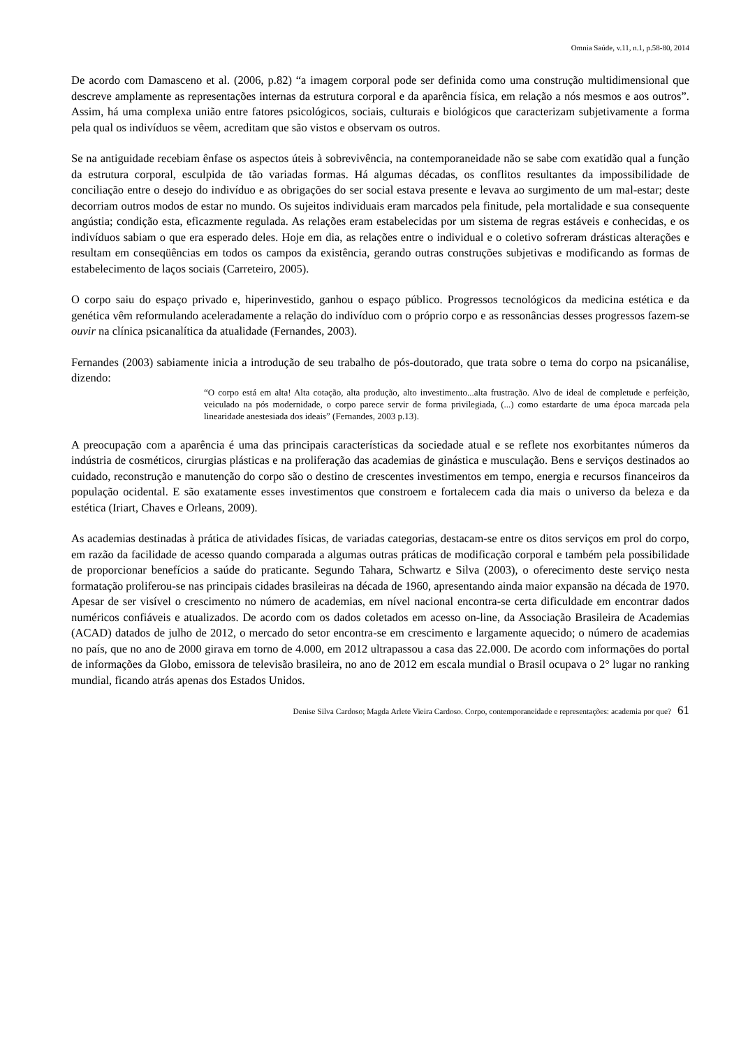Omnia Saúde, v.11, n.1, p.58-80, 2014
De acordo com Damasceno et al. (2006, p.82) “a imagem corporal pode ser definida como uma construção multidimensional que descreve amplamente as representações internas da estrutura corporal e da aparência física, em relação a nós mesmos e aos outros”. Assim, há uma complexa união entre fatores psicológicos, sociais, culturais e biológicos que caracterizam subjetivamente a forma pela qual os indivíduos se vêem, acreditam que são vistos e observam os outros.
Se na antiguidade recebiam ênfase os aspectos úteis à sobrevivência, na contemporaneidade não se sabe com exatidão qual a função da estrutura corporal, esculpida de tão variadas formas. Há algumas décadas, os conflitos resultantes da impossibilidade de conciliação entre o desejo do indivíduo e as obrigações do ser social estava presente e levava ao surgimento de um mal-estar; deste decorriam outros modos de estar no mundo. Os sujeitos individuais eram marcados pela finitude, pela mortalidade e sua consequente angústia; condição esta, eficazmente regulada. As relações eram estabelecidas por um sistema de regras estáveis e conhecidas, e os indivíduos sabiam o que era esperado deles. Hoje em dia, as relações entre o individual e o coletivo sofreram drásticas alterações e resultam em conseqüências em todos os campos da existência, gerando outras construções subjetivas e modificando as formas de estabelecimento de laços sociais (Carreteiro, 2005).
O corpo saiu do espaço privado e, hiperinvestido, ganhou o espaço público. Progressos tecnológicos da medicina estética e da genética vêm reformulando aceleradamente a relação do indivíduo com o próprio corpo e as ressonâncias desses progressos fazem-se ouvir na clínica psicanalítica da atualidade (Fernandes, 2003).
Fernandes (2003) sabiamente inicia a introdução de seu trabalho de pós-doutorado, que trata sobre o tema do corpo na psicanálise, dizendo:
“O corpo está em alta! Alta cotação, alta produção, alto investimento...alta frustração. Alvo de ideal de completude e perfeição, veiculado na pós modernidade, o corpo parece servir de forma privilegiada, (...) como estardarte de uma época marcada pela linearidade anestesiada dos ideais” (Fernandes, 2003 p.13).
A preocupação com a aparência é uma das principais características da sociedade atual e se reflete nos exorbitantes números da indústria de cosméticos, cirurgias plásticas e na proliferação das academias de ginástica e musculação. Bens e serviços destinados ao cuidado, reconstrução e manutenção do corpo são o destino de crescentes investimentos em tempo, energia e recursos financeiros da população ocidental. E são exatamente esses investimentos que constroem e fortalecem cada dia mais o universo da beleza e da estética (Iriart, Chaves e Orleans, 2009).
As academias destinadas à prática de atividades físicas, de variadas categorias, destacam-se entre os ditos serviços em prol do corpo, em razão da facilidade de acesso quando comparada a algumas outras práticas de modificação corporal e também pela possibilidade de proporcionar benefícios a saúde do praticante. Segundo Tahara, Schwartz e Silva (2003), o oferecimento deste serviço nesta formatação proliferou-se nas principais cidades brasileiras na década de 1960, apresentando ainda maior expansão na década de 1970. Apesar de ser visível o crescimento no número de academias, em nível nacional encontra-se certa dificuldade em encontrar dados numéricos confiáveis e atualizados. De acordo com os dados coletados em acesso on-line, da Associação Brasileira de Academias (ACAD) datados de julho de 2012, o mercado do setor encontra-se em crescimento e largamente aquecido; o número de academias no país, que no ano de 2000 girava em torno de 4.000, em 2012 ultrapassou a casa das 22.000. De acordo com informações do portal de informações da Globo, emissora de televisão brasileira, no ano de 2012 em escala mundial o Brasil ocupava o 2° lugar no ranking mundial, ficando atrás apenas dos Estados Unidos.
Denise Silva Cardoso; Magda Arlete Vieira Cardoso. Corpo, contemporaneidade e representações: academia por que? 61